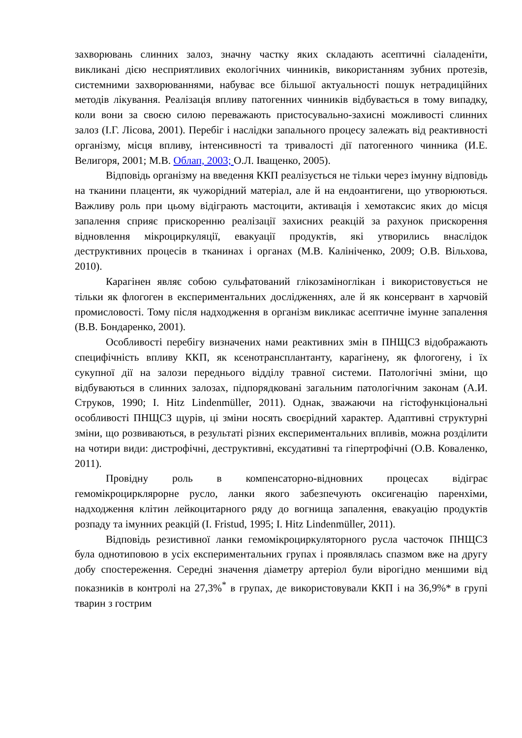захворювань слинних залоз, значну частку яких складають асептичні сіаладеніти, викликані дією несприятливих екологічних чинників, використанням зубних протезів, системними захворюваннями, набуває все більшої актуальності пошук нетрадиційних методів лікування. Реалізація впливу патогенних чинників відбувається в тому випадку, коли вони за своєю силою переважають пристосувально-захисні можливості слинних залоз (І.Г. Лісова, 2001). Перебіг і наслідки запального процесу залежать від реактивності організму, місця впливу, інтенсивності та тривалості дії патогенного чинника (И.Е. Велигоря, 2001; М.В. Облап, 2003; О.Л. Іващенко, 2005).
Відповідь організму на введення ККП реалізується не тільки через імунну відповідь на тканини плаценти, як чужорідний матеріал, але й на ендоантигени, що утворюються. Важливу роль при цьому відіграють мастоцити, активація і хемотаксис яких до місця запалення сприяє прискоренню реалізації захисних реакцій за рахунок прискорення відновлення мікроциркуляції, евакуації продуктів, які утворились внаслідок деструктивних процесів в тканинах і органах (М.В. Калініченко, 2009; О.В. Вільхова, 2010).
Карагінен являє собою сульфатований глікозаміноглікан і використовується не тільки як флогоген в експериментальних дослідженнях, але й як консервант в харчовій промисловості. Тому після надходження в організм викликає асептичне імунне запалення (В.В. Бондаренко, 2001).
Особливості перебігу визначених нами реактивних змін в ПНЩСЗ відображають специфічність впливу ККП, як ксенотрансплантанту, карагінену, як флогогену, і їх сукупної дії на залози переднього відділу травної системи. Патологічні зміни, що відбуваються в слинних залозах, підпорядковані загальним патологічним законам (А.И. Струков, 1990; I. Hitz Lindenmüller, 2011). Однак, зважаючи на гістофункціональні особливості ПНЩСЗ щурів, ці зміни носять своєрідний характер. Адаптивні структурні зміни, що розвиваються, в результаті різних експериментальних впливів, можна розділити на чотири види: дистрофічні, деструктивні, ексудативні та гіпертрофічні (О.В. Коваленко, 2011).
Провідну роль в компенсаторно-відновних процесах відіграє гемомікроцирклярорне русло, ланки якого забезпечують оксигенацію паренхіми, надходження клітин лейкоцитарного ряду до вогнища запалення, евакуацію продуктів розпаду та імунних реакцій (I. Fristud, 1995; I. Hitz Lindenmüller, 2011).
Відповідь резистивної ланки гемомікроциркуляторного русла часточок ПНЩСЗ була однотиповою в усіх експериментальних групах і проявлялась спазмом вже на другу добу спостереження. Середні значення діаметру артеріол були вірогідно меншими від показників в контролі на 27,3%<sup>*</sup> в групах, де використовували ККП і на 36,9%* в групі тварин з гострим